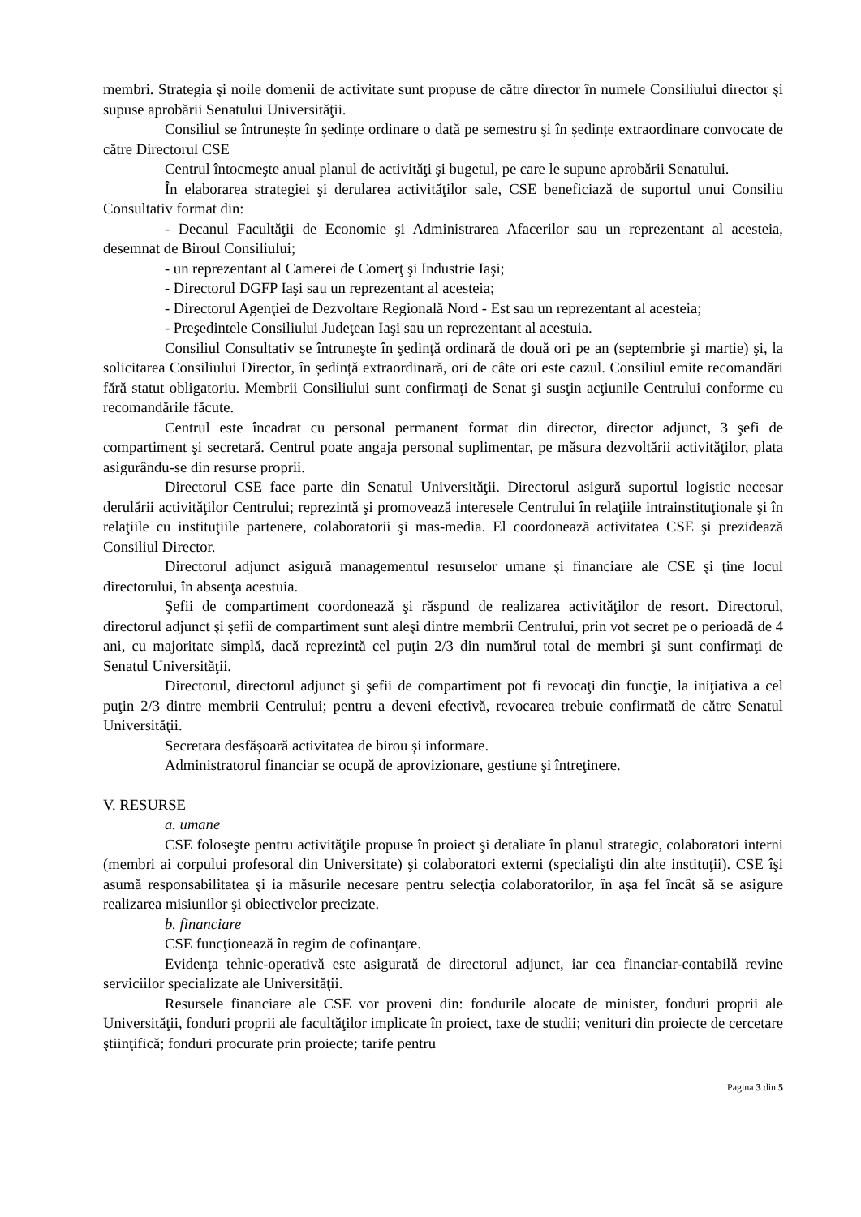membri. Strategia şi noile domenii de activitate sunt propuse de către director în numele Consiliului director şi supuse aprobării Senatului Universităţii.
Consiliul se întrunește în ședințe ordinare o dată pe semestru și în ședințe extraordinare convocate de către Directorul CSE
Centrul întocmeşte anual planul de activităţi şi bugetul, pe care le supune aprobării Senatului.
În elaborarea strategiei şi derularea activităţilor sale, CSE beneficiază de suportul unui Consiliu Consultativ format din:
- Decanul Facultăţii de Economie şi Administrarea Afacerilor sau un reprezentant al acesteia, desemnat de Biroul Consiliului;
- un reprezentant al Camerei de Comerţ şi Industrie Iaşi;
- Directorul DGFP Iaşi sau un reprezentant al acesteia;
- Directorul Agenţiei de Dezvoltare Regională Nord - Est sau un reprezentant al acesteia;
- Preşedintele Consiliului Judeţean Iaşi sau un reprezentant al acestuia.
Consiliul Consultativ se întruneşte în şedinţă ordinară de două ori pe an (septembrie şi martie) şi, la solicitarea Consiliului Director, în ședință extraordinară, ori de câte ori este cazul. Consiliul emite recomandări fără statut obligatoriu. Membrii Consiliului sunt confirmaţi de Senat şi susţin acţiunile Centrului conforme cu recomandările făcute.
Centrul este încadrat cu personal permanent format din director, director adjunct, 3 şefi de compartiment şi secretară. Centrul poate angaja personal suplimentar, pe măsura dezvoltării activităţilor, plata asigurându-se din resurse proprii.
Directorul CSE face parte din Senatul Universităţii. Directorul asigură suportul logistic necesar derulării activităţilor Centrului; reprezintă şi promovează interesele Centrului în relaţiile intrainstituţionale şi în relaţiile cu instituţiile partenere, colaboratorii şi mas-media. El coordonează activitatea CSE şi prezidează Consiliul Director.
Directorul adjunct asigură managementul resurselor umane şi financiare ale CSE şi ţine locul directorului, în absenţa acestuia.
Şefii de compartiment coordonează şi răspund de realizarea activităţilor de resort. Directorul, directorul adjunct şi şefii de compartiment sunt aleşi dintre membrii Centrului, prin vot secret pe o perioadă de 4 ani, cu majoritate simplă, dacă reprezintă cel puţin 2/3 din numărul total de membri şi sunt confirmaţi de Senatul Universităţii.
Directorul, directorul adjunct şi şefii de compartiment pot fi revocaţi din funcţie, la iniţiativa a cel puţin 2/3 dintre membrii Centrului; pentru a deveni efectivă, revocarea trebuie confirmată de către Senatul Universităţii.
Secretara desfășoară activitatea de birou și informare.
Administratorul financiar se ocupă de aprovizionare, gestiune şi întreţinere.
V. RESURSE
a. umane
CSE foloseşte pentru activităţile propuse în proiect şi detaliate în planul strategic, colaboratori interni (membri ai corpului profesoral din Universitate) şi colaboratori externi (specialişti din alte instituţii). CSE îşi asumă responsabilitatea şi ia măsurile necesare pentru selecţia colaboratorilor, în aşa fel încât să se asigure realizarea misiunilor şi obiectivelor precizate.
b. financiare
CSE funcţionează în regim de cofinanţare.
Evidenţa tehnic-operativă este asigurată de directorul adjunct, iar cea financiar-contabilă revine serviciilor specializate ale Universităţii.
Resursele financiare ale CSE vor proveni din: fondurile alocate de minister, fonduri proprii ale Universităţii, fonduri proprii ale facultăţilor implicate în proiect, taxe de studii; venituri din proiecte de cercetare ştiinţifică; fonduri procurate prin proiecte; tarife pentru
Pagina 3 din 5